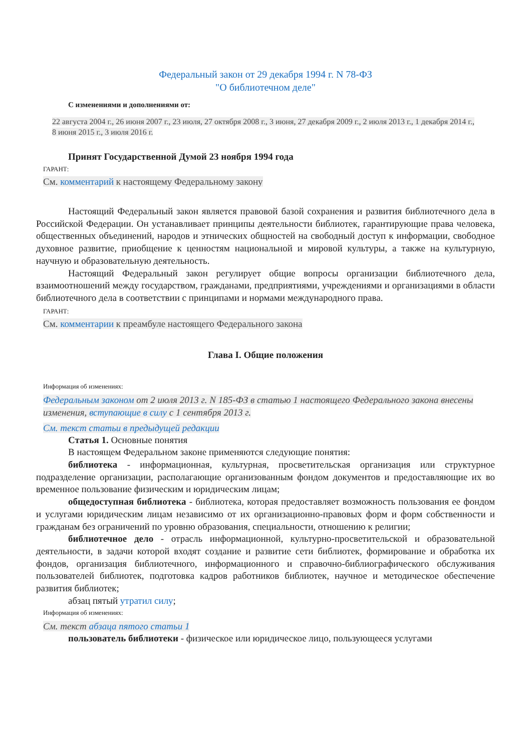Федеральный закон от 29 декабря 1994 г. N 78-ФЗ
"О библиотечном деле"
С изменениями и дополнениями от:
22 августа 2004 г., 26 июня 2007 г., 23 июля, 27 октября 2008 г., 3 июня, 27 декабря 2009 г., 2 июля 2013 г., 1 декабря 2014 г., 8 июня 2015 г., 3 июля 2016 г.
Принят Государственной Думой 23 ноября 1994 года
ГАРАНТ:
См. комментарий к настоящему Федеральному закону
Настоящий Федеральный закон является правовой базой сохранения и развития библиотечного дела в Российской Федерации. Он устанавливает принципы деятельности библиотек, гарантирующие права человека, общественных объединений, народов и этнических общностей на свободный доступ к информации, свободное духовное развитие, приобщение к ценностям национальной и мировой культуры, а также на культурную, научную и образовательную деятельность.
Настоящий Федеральный закон регулирует общие вопросы организации библиотечного дела, взаимоотношений между государством, гражданами, предприятиями, учреждениями и организациями в области библиотечного дела в соответствии с принципами и нормами международного права.
ГАРАНТ:
См. комментарии к преамбуле настоящего Федерального закона
Глава I. Общие положения
Информация об изменениях:
Федеральным законом от 2 июля 2013 г. N 185-ФЗ в статью 1 настоящего Федерального закона внесены изменения, вступающие в силу с 1 сентября 2013 г.
См. текст статьи в предыдущей редакции
Статья 1. Основные понятия
В настоящем Федеральном законе применяются следующие понятия:
библиотека - информационная, культурная, просветительская организация или структурное подразделение организации, располагающие организованным фондом документов и предоставляющие их во временное пользование физическим и юридическим лицам;
общедоступная библиотека - библиотека, которая предоставляет возможность пользования ее фондом и услугами юридическим лицам независимо от их организационно-правовых форм и форм собственности и гражданам без ограничений по уровню образования, специальности, отношению к религии;
библиотечное дело - отрасль информационной, культурно-просветительской и образовательной деятельности, в задачи которой входят создание и развитие сети библиотек, формирование и обработка их фондов, организация библиотечного, информационного и справочно-библиографического обслуживания пользователей библиотек, подготовка кадров работников библиотек, научное и методическое обеспечение развития библиотек;
абзац пятый утратил силу;
Информация об изменениях:
См. текст абзаца пятого статьи 1
пользователь библиотеки - физическое или юридическое лицо, пользующееся услугами